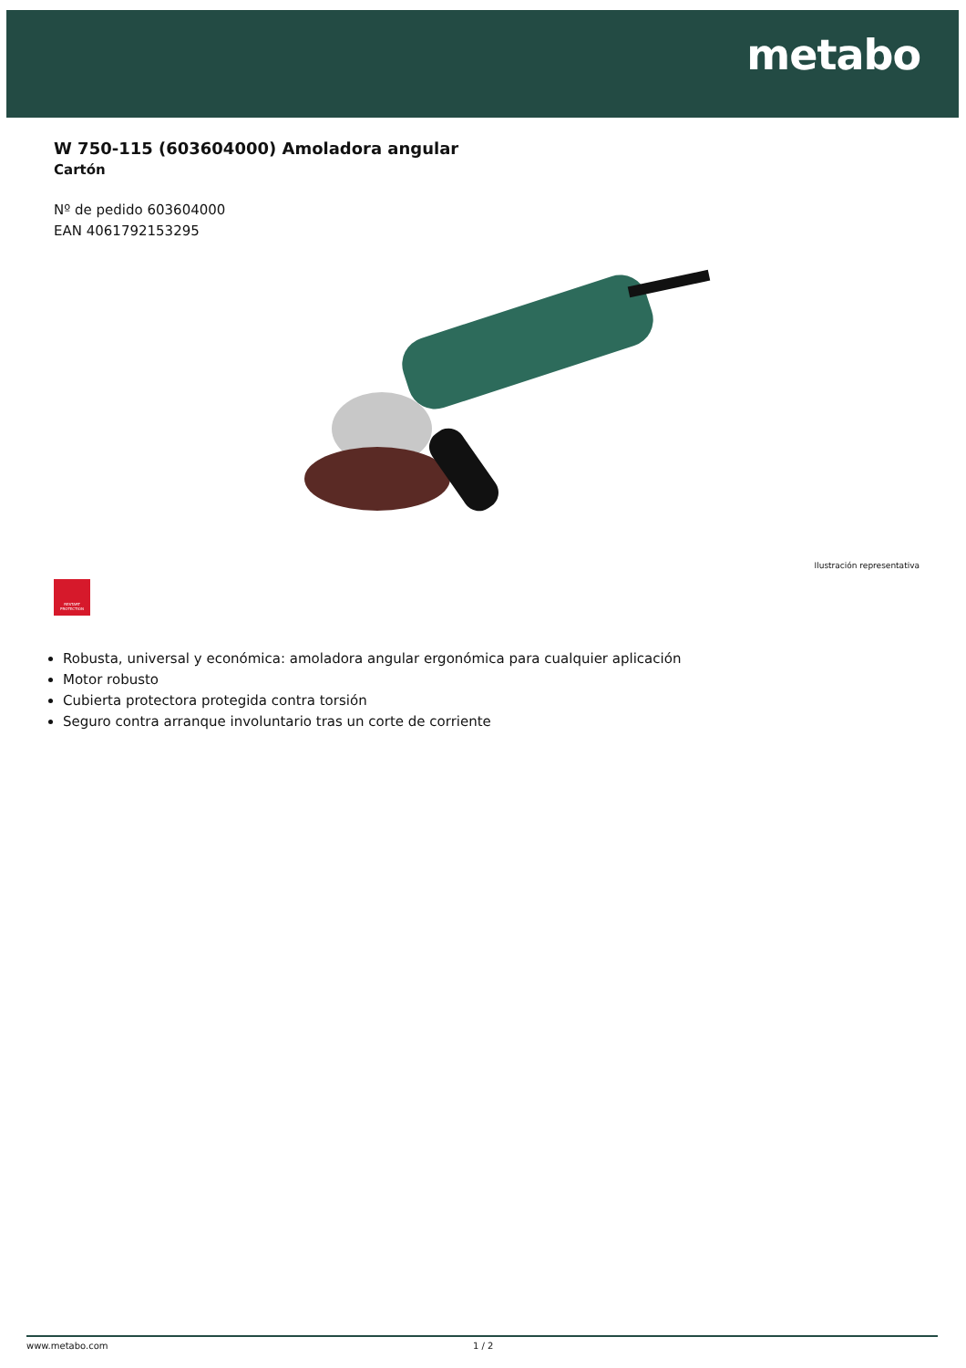metabo
W 750-115 (603604000) Amoladora angular
Cartón
Nº de pedido 603604000
EAN 4061792153295
Ilustración representativa
RESTART
PROTECTION
Robusta, universal y económica: amoladora angular ergonómica para cualquier aplicación
Motor robusto
Cubierta protectora protegida contra torsión
Seguro contra arranque involuntario tras un corte de corriente
www.metabo.com 1 / 2